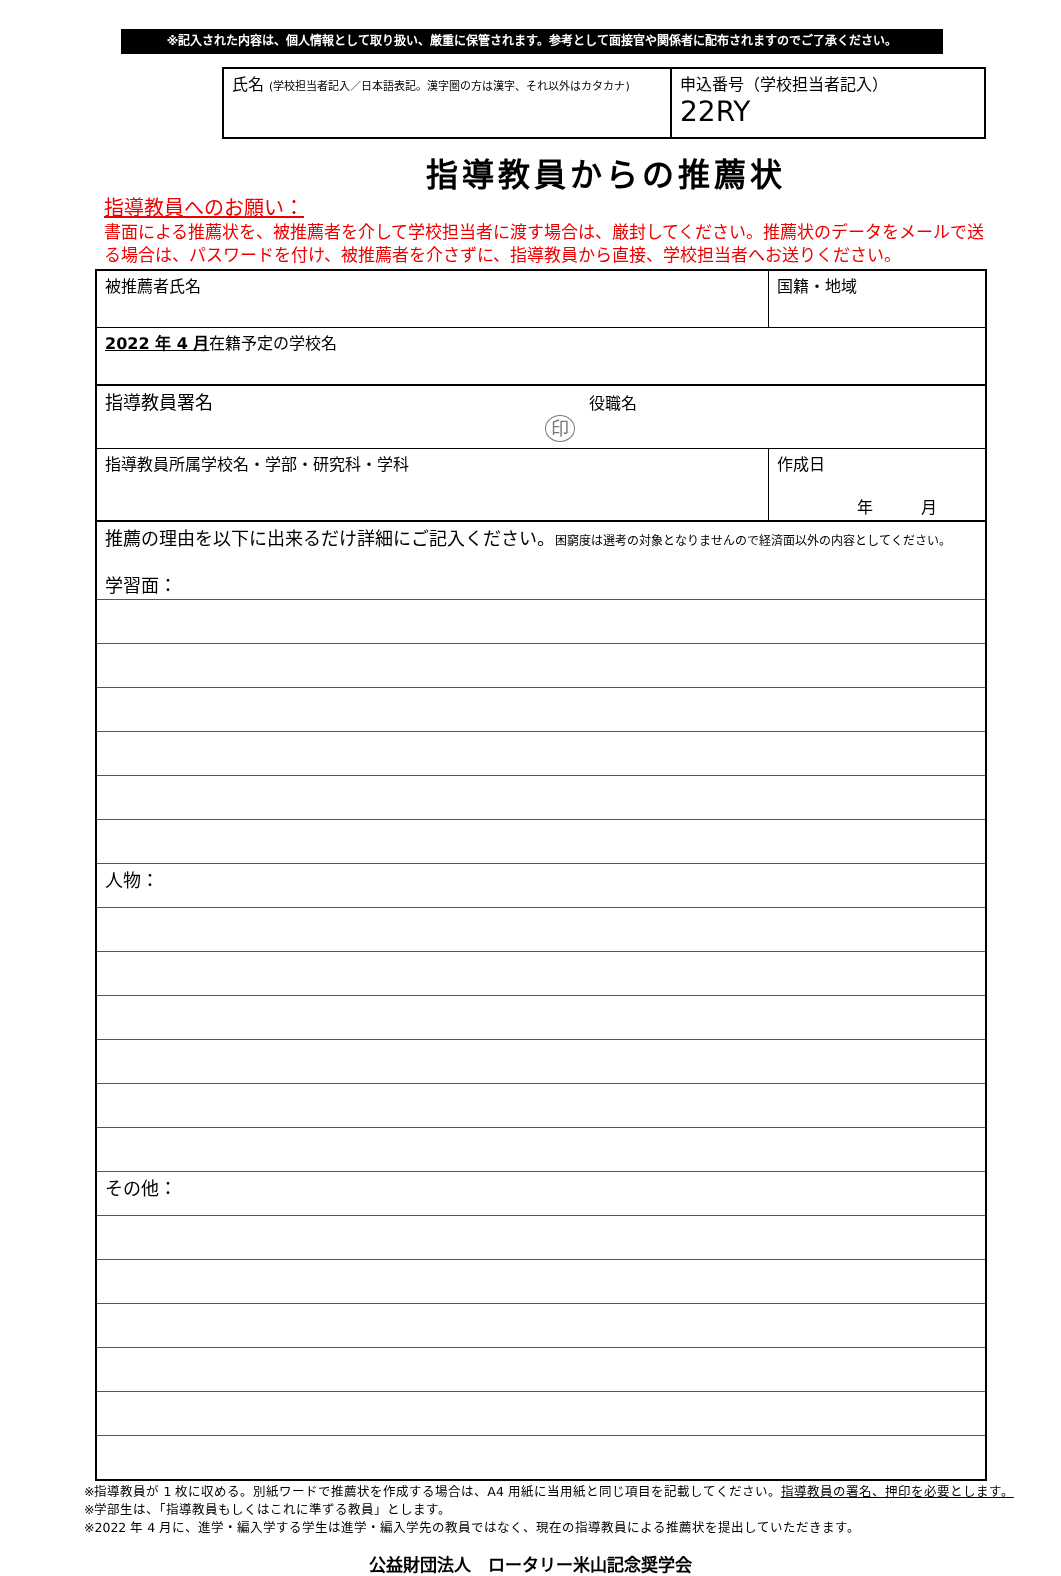※記入された内容は、個人情報として取り扱い、厳重に保管されます。参考として面接官や関係者に配布されますのでご了承ください。
| 氏名 (学校担当者記入／日本語表記。漢字圏の方は漢字、それ以外はカタカナ) | 申込番号（学校担当者記入） 22RY |
指導教員からの推薦状
指導教員へのお願い：
書面による推薦状を、被推薦者を介して学校担当者に渡す場合は、厳封してください。推薦状のデータをメールで送る場合は、パスワードを付け、被推薦者を介さずに、指導教員から直接、学校担当者へお送りください。
| 被推薦者氏名 | 国籍・地域 | |
| 2022 年 4 月 在籍予定の学校名 | | |
| 指導教員署名 役職名 印 | | |
| 指導教員所属学校名・学部・研究科・学科 | | 作成日 年 月 |
| 推薦の理由を以下に出来るだけ詳細にご記入ください。 困窮度は選考の対象となりませんので経済面以外の内容としてください。 学習面： | | |
| 人物： | | |
| その他： | | |
※指導教員が 1 枚に収める。別紙ワードで推薦状を作成する場合は、A4 用紙に当用紙と同じ項目を記載してください。指導教員の署名、押印を必要とします。
※学部生は、「指導教員もしくはこれに準ずる教員」とします。
※2022 年 4 月に、進学・編入学する学生は進学・編入学先の教員ではなく、現在の指導教員による推薦状を提出していただきます。
公益財団法人　ロータリー米山記念奨学会